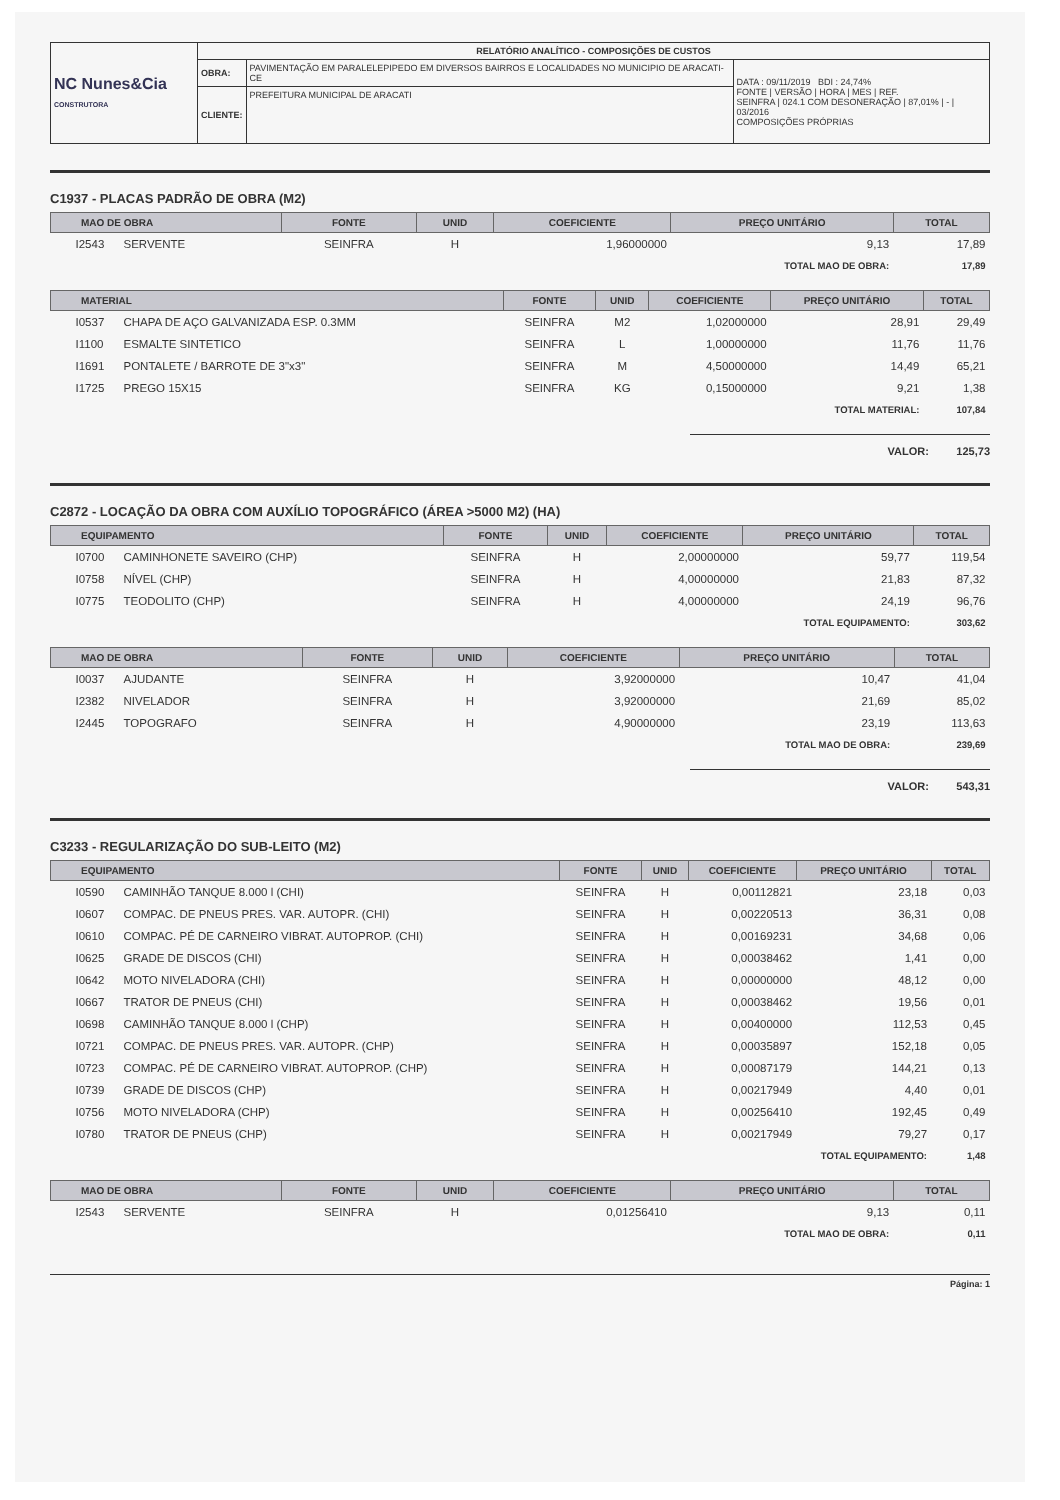| NC Nunes&Cia CONSTRUTORA | RELATÓRIO ANALÍTICO - COMPOSIÇÕES DE CUSTOS | | |
| | OBRA: | PAVIMENTAÇÃO EM PARALELEPIPEDO EM DIVERSOS BAIRROS E LOCALIDADES NO MUNICIPIO DE ARACATI-CE | DATA : 09/11/2019 BDI : 24,74% FONTE / VERSÃO / HORA / MES / REF. SEINFRA / 024.1 COM DESONERAÇÃO / 87,01% / - / 03/2016 COMPOSIÇÕES PRÓPRIAS |
| | CLIENTE: | PREFEITURA MUNICIPAL DE ARACATI | |
C1937 - PLACAS PADRÃO DE OBRA (M2)
| MAO DE OBRA | | FONTE | UNID | COEFICIENTE | PREÇO UNITÁRIO | TOTAL |
| --- | --- | --- | --- | --- | --- | --- |
| I2543 | SERVENTE | SEINFRA | H | 1,96000000 | 9,13 | 17,89 |
| TOTAL MAO DE OBRA: | | | | | | 17,89 |
| MATERIAL | | FONTE | UNID | COEFICIENTE | PREÇO UNITÁRIO | TOTAL |
| --- | --- | --- | --- | --- | --- | --- |
| I0537 | CHAPA DE AÇO GALVANIZADA ESP. 0.3MM | SEINFRA | M2 | 1,02000000 | 28,91 | 29,49 |
| I1100 | ESMALTE SINTETICO | SEINFRA | L | 1,00000000 | 11,76 | 11,76 |
| I1691 | PONTALETE / BARROTE DE 3"x3" | SEINFRA | M | 4,50000000 | 14,49 | 65,21 |
| I1725 | PREGO 15X15 | SEINFRA | KG | 0,15000000 | 9,21 | 1,38 |
| TOTAL MATERIAL: | | | | | | 107,84 |
VALOR: 125,73
C2872 - LOCAÇÃO DA OBRA COM AUXÍLIO TOPOGRÁFICO (ÁREA >5000 M2) (HA)
| EQUIPAMENTO | | FONTE | UNID | COEFICIENTE | PREÇO UNITÁRIO | TOTAL |
| --- | --- | --- | --- | --- | --- | --- |
| I0700 | CAMINHONETE SAVEIRO (CHP) | SEINFRA | H | 2,00000000 | 59,77 | 119,54 |
| I0758 | NÍVEL (CHP) | SEINFRA | H | 4,00000000 | 21,83 | 87,32 |
| I0775 | TEODOLITO (CHP) | SEINFRA | H | 4,00000000 | 24,19 | 96,76 |
| TOTAL EQUIPAMENTO: | | | | | | 303,62 |
| MAO DE OBRA | | FONTE | UNID | COEFICIENTE | PREÇO UNITÁRIO | TOTAL |
| --- | --- | --- | --- | --- | --- | --- |
| I0037 | AJUDANTE | SEINFRA | H | 3,92000000 | 10,47 | 41,04 |
| I2382 | NIVELADOR | SEINFRA | H | 3,92000000 | 21,69 | 85,02 |
| I2445 | TOPOGRAFO | SEINFRA | H | 4,90000000 | 23,19 | 113,63 |
| TOTAL MAO DE OBRA: | | | | | | 239,69 |
VALOR: 543,31
C3233 - REGULARIZAÇÃO DO SUB-LEITO (M2)
| EQUIPAMENTO | | FONTE | UNID | COEFICIENTE | PREÇO UNITÁRIO | TOTAL |
| --- | --- | --- | --- | --- | --- | --- |
| I0590 | CAMINHÃO TANQUE 8.000 l (CHI) | SEINFRA | H | 0,00112821 | 23,18 | 0,03 |
| I0607 | COMPAC. DE PNEUS PRES. VAR. AUTOPR. (CHI) | SEINFRA | H | 0,00220513 | 36,31 | 0,08 |
| I0610 | COMPAC. PÉ DE CARNEIRO VIBRAT. AUTOPROP. (CHI) | SEINFRA | H | 0,00169231 | 34,68 | 0,06 |
| I0625 | GRADE DE DISCOS (CHI) | SEINFRA | H | 0,00038462 | 1,41 | 0,00 |
| I0642 | MOTO NIVELADORA (CHI) | SEINFRA | H | 0,00000000 | 48,12 | 0,00 |
| I0667 | TRATOR DE PNEUS (CHI) | SEINFRA | H | 0,00038462 | 19,56 | 0,01 |
| I0698 | CAMINHÃO TANQUE 8.000 l (CHP) | SEINFRA | H | 0,00400000 | 112,53 | 0,45 |
| I0721 | COMPAC. DE PNEUS PRES. VAR. AUTOPR. (CHP) | SEINFRA | H | 0,00035897 | 152,18 | 0,05 |
| I0723 | COMPAC. PÉ DE CARNEIRO VIBRAT. AUTOPROP. (CHP) | SEINFRA | H | 0,00087179 | 144,21 | 0,13 |
| I0739 | GRADE DE DISCOS (CHP) | SEINFRA | H | 0,00217949 | 4,40 | 0,01 |
| I0756 | MOTO NIVELADORA (CHP) | SEINFRA | H | 0,00256410 | 192,45 | 0,49 |
| I0780 | TRATOR DE PNEUS (CHP) | SEINFRA | H | 0,00217949 | 79,27 | 0,17 |
| TOTAL EQUIPAMENTO: | | | | | | 1,48 |
| MAO DE OBRA | | FONTE | UNID | COEFICIENTE | PREÇO UNITÁRIO | TOTAL |
| --- | --- | --- | --- | --- | --- | --- |
| I2543 | SERVENTE | SEINFRA | H | 0,01256410 | 9,13 | 0,11 |
| TOTAL MAO DE OBRA: | | | | | | 0,11 |
Página: 1